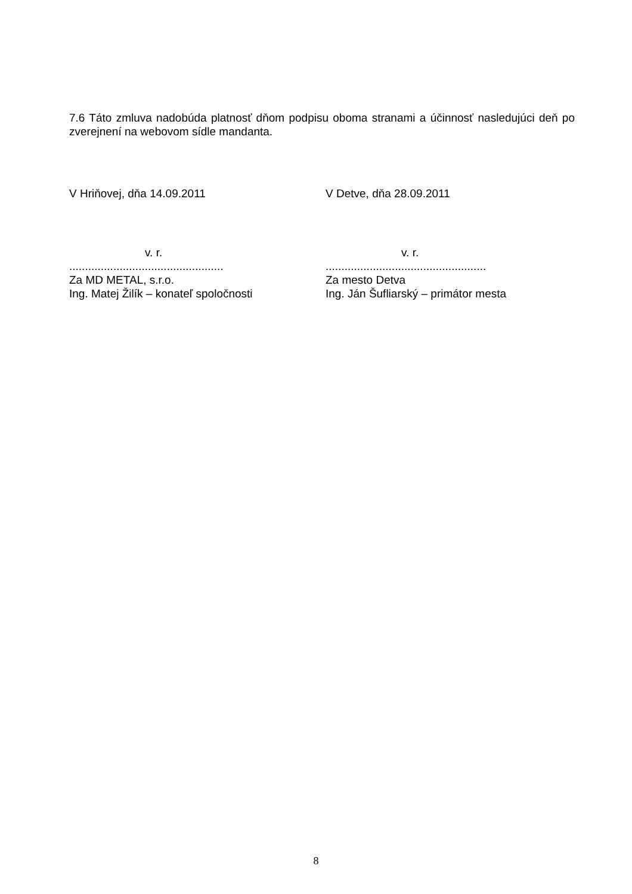7.6 Táto zmluva nadobúda platnosť dňom podpisu oboma stranami a účinnosť nasledujúci deň po zverejnení na webovom sídle mandanta.
V Hriňovej, dňa 14.09.2011 V Detve, dňa 28.09.2011
v. r.
.................................................
Za MD METAL, s.r.o.
Ing. Matej Žilík – konateľ spoločnosti
v. r.
...................................................
Za mesto Detva
Ing. Ján Šufliarský – primátor mesta
8